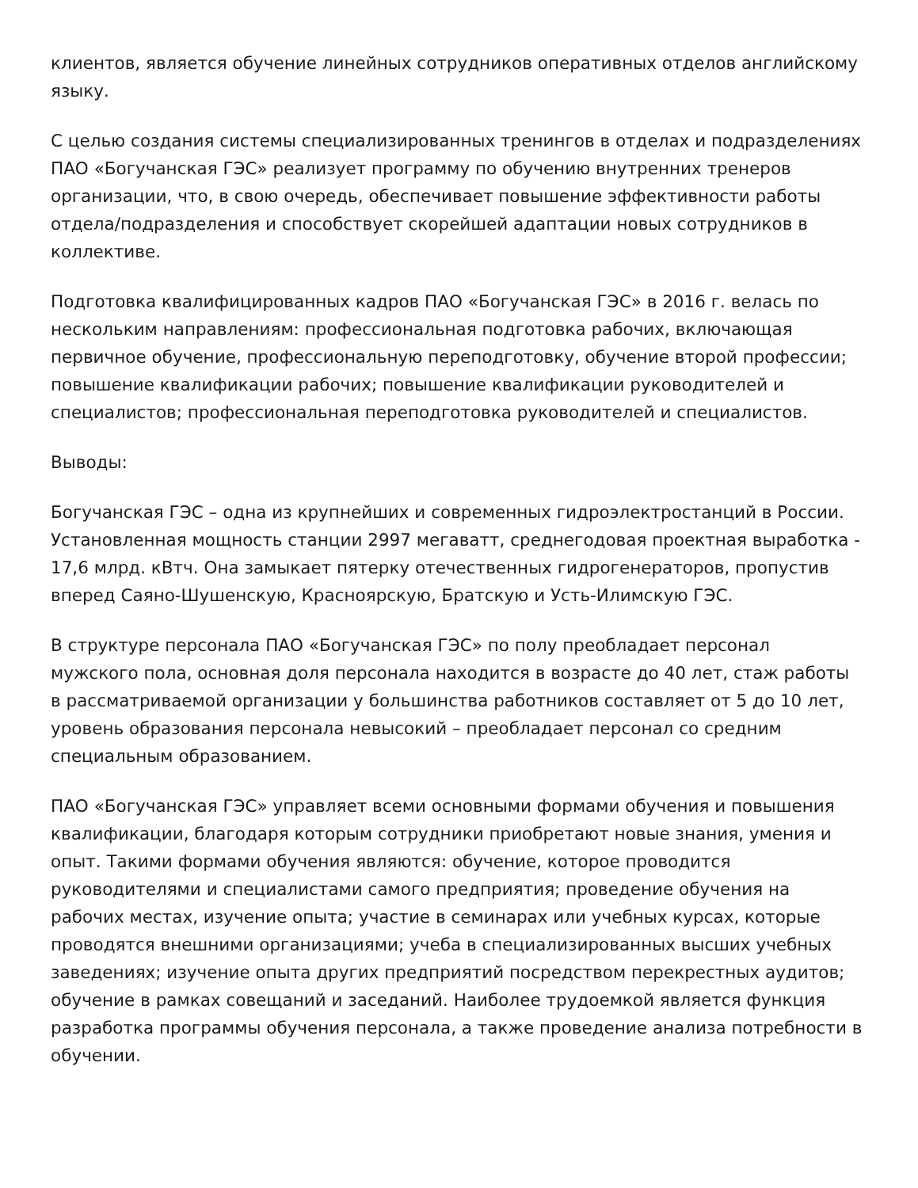клиентов, является обучение линейных сотрудников оперативных отделов английскому языку.
С целью создания системы специализированных тренингов в отделах и подразделениях ПАО «Богучанская ГЭС» реализует программу по обучению внутренних тренеров организации, что, в свою очередь, обеспечивает повышение эффективности работы отдела/подразделения и способствует скорейшей адаптации новых сотрудников в коллективе.
Подготовка квалифицированных кадров ПАО «Богучанская ГЭС» в 2016 г. велась по нескольким направлениям: профессиональная подготовка рабочих, включающая первичное обучение, профессиональную переподготовку, обучение второй профессии; повышение квалификации рабочих; повышение квалификации руководителей и специалистов; профессиональная переподготовка руководителей и специалистов.
Выводы:
Богучанская ГЭС – одна из крупнейших и современных гидроэлектростанций в России. Установленная мощность станции 2997 мегаватт, среднегодовая проектная выработка - 17,6 млрд. кВтч. Она замыкает пятерку отечественных гидрогенераторов, пропустив вперед Саяно-Шушенскую, Красноярскую, Братскую и Усть-Илимскую ГЭС.
В структуре персонала ПАО «Богучанская ГЭС» по полу преобладает персонал мужского пола, основная доля персонала находится в возрасте до 40 лет, стаж работы в рассматриваемой организации у большинства работников составляет от 5 до 10 лет, уровень образования персонала невысокий – преобладает персонал со средним специальным образованием.
ПАО «Богучанская ГЭС» управляет всеми основными формами обучения и повышения квалификации, благодаря которым сотрудники приобретают новые знания, умения и опыт. Такими формами обучения являются: обучение, которое проводится руководителями и специалистами самого предприятия; проведение обучения на рабочих местах, изучение опыта; участие в семинарах или учебных курсах, которые проводятся внешними организациями; учеба в специализированных высших учебных заведениях; изучение опыта других предприятий посредством перекрестных аудитов; обучение в рамках совещаний и заседаний. Наиболее трудоемкой является функция разработка программы обучения персонала, а также проведение анализа потребности в обучении.